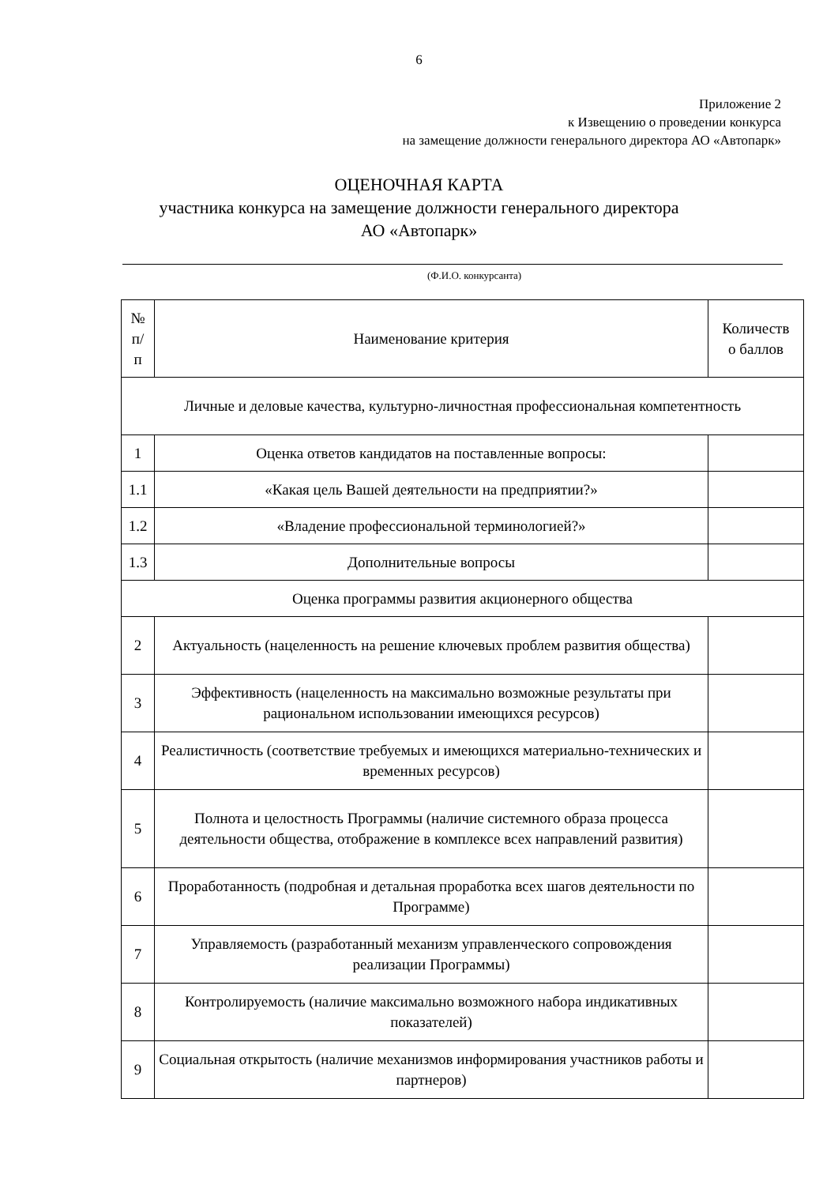6
Приложение 2
к Извещению о проведении конкурса
на замещение должности генерального директора АО «Автопарк»
ОЦЕНОЧНАЯ КАРТА
участника конкурса на замещение должности генерального директора
АО «Автопарк»
(Ф.И.О. конкурсанта)
| № п/ п | Наименование критерия | Количеств о баллов |
| --- | --- | --- |
| Личные и деловые качества, культурно-личностная профессиональная компетентность | | |
| 1 | Оценка ответов кандидатов на поставленные вопросы: | |
| 1.1 | «Какая цель Вашей деятельности на предприятии?» | |
| 1.2 | «Владение профессиональной терминологией?» | |
| 1.3 | Дополнительные вопросы | |
| Оценка программы развития акционерного общества | | |
| 2 | Актуальность (нацеленность на решение ключевых проблем развития общества) | |
| 3 | Эффективность (нацеленность на максимально возможные результаты при рациональном использовании имеющихся ресурсов) | |
| 4 | Реалистичность (соответствие требуемых и имеющихся материально-технических и временных ресурсов) | |
| 5 | Полнота и целостность Программы (наличие системного образа процесса деятельности общества, отображение в комплексе всех направлений развития) | |
| 6 | Проработанность (подробная и детальная проработка всех шагов деятельности по Программе) | |
| 7 | Управляемость (разработанный механизм управленческого сопровождения реализации Программы) | |
| 8 | Контролируемость (наличие максимально возможного набора индикативных показателей) | |
| 9 | Социальная открытость (наличие механизмов информирования участников работы и партнеров) | |